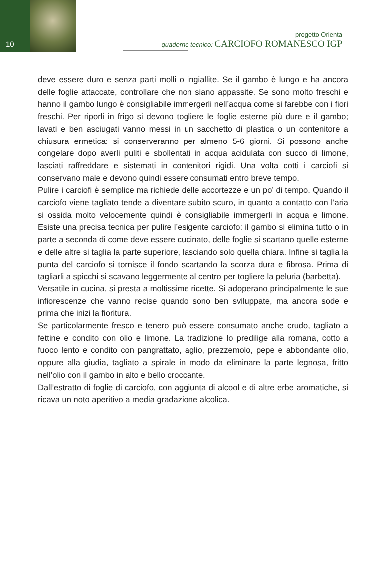10
progetto Orienta
quaderno tecnico: CARCIOFO ROMANESCO IGP
deve essere duro e senza parti molli o ingiallite. Se il gambo è lungo e ha ancora delle foglie attaccate, controllare che non siano appassite. Se sono molto freschi e hanno il gambo lungo è consigliabile immergerli nell’acqua come si farebbe con i fiori freschi. Per riporli in frigo si devono togliere le foglie esterne più dure e il gambo; lavati e ben asciugati vanno messi in un sacchetto di plastica o un contenitore a chiusura ermetica: si conserveranno per almeno 5-6 giorni. Si possono anche congelare dopo averli puliti e sbollentati in acqua acidulata con succo di limone, lasciati raffreddare e sistemati in contenitori rigidi. Una volta cotti i carciofi si conservano male e devono quindi essere consumati entro breve tempo.
Pulire i carciofi è semplice ma richiede delle accortezze e un po’ di tempo. Quando il carciofo viene tagliato tende a diventare subito scuro, in quanto a contatto con l’aria si ossida molto velocemente quindi è consigliabile immergerli in acqua e limone. Esiste una precisa tecnica per pulire l’esigente carciofo: il gambo si elimina tutto o in parte a seconda di come deve essere cucinato, delle foglie si scartano quelle esterne e delle altre si taglia la parte superiore, lasciando solo quella chiara. Infine si taglia la punta del carciofo si tornisce il fondo scartando la scorza dura e fibrosa. Prima di tagliarli a spicchi si scavano leggermente al centro per togliere la peluria (barbetta).
Versatile in cucina, si presta a moltissime ricette. Si adoperano principalmente le sue infiorescenze che vanno recise quando sono ben sviluppate, ma ancora sode e prima che inizi la fioritura.
Se particolarmente fresco e tenero può essere consumato anche crudo, tagliato a fettine e condito con olio e limone. La tradizione lo predilige alla romana, cotto a fuoco lento e condito con pangrattato, aglio, prezzemolo, pepe e abbondante olio, oppure alla giudia, tagliato a spirale in modo da eliminare la parte legnosa, fritto nell’olio con il gambo in alto e bello croccante.
Dall’estratto di foglie di carciofo, con aggiunta di alcool e di altre erbe aromatiche, si ricava un noto aperitivo a media gradazione alcolica.